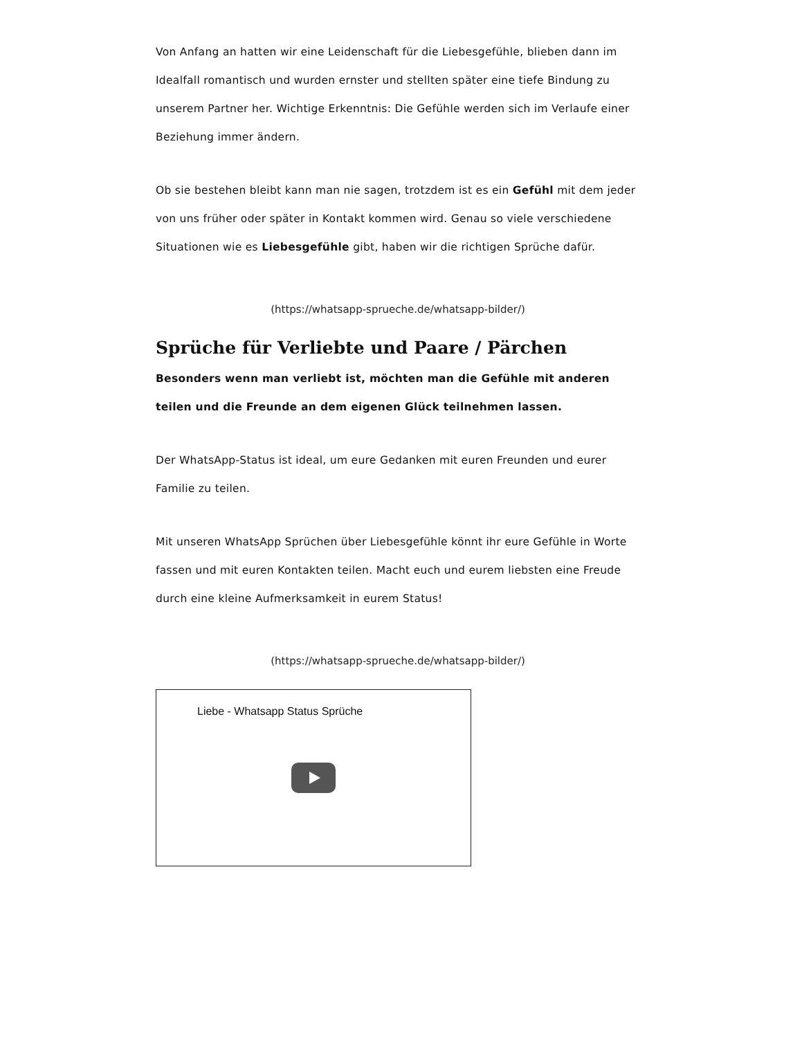Von Anfang an hatten wir eine Leidenschaft für die Liebesgefühle, blieben dann im Idealfall romantisch und wurden ernster und stellten später eine tiefe Bindung zu unserem Partner her. Wichtige Erkenntnis: Die Gefühle werden sich im Verlaufe einer Beziehung immer ändern.
Ob sie bestehen bleibt kann man nie sagen, trotzdem ist es ein Gefühl mit dem jeder von uns früher oder später in Kontakt kommen wird. Genau so viele verschiedene Situationen wie es Liebesgefühle gibt, haben wir die richtigen Sprüche dafür.
(https://whatsapp-sprueche.de/whatsapp-bilder/)
Sprüche für Verliebte und Paare / Pärchen
Besonders wenn man verliebt ist, möchten man die Gefühle mit anderen teilen und die Freunde an dem eigenen Glück teilnehmen lassen.
Der WhatsApp-Status ist ideal, um eure Gedanken mit euren Freunden und eurer Familie zu teilen.
Mit unseren WhatsApp Sprüchen über Liebesgefühle könnt ihr eure Gefühle in Worte fassen und mit euren Kontakten teilen. Macht euch und eurem liebsten eine Freude durch eine kleine Aufmerksamkeit in eurem Status!
(https://whatsapp-sprueche.de/whatsapp-bilder/)
Liebe - Whatsapp Status Sprüche